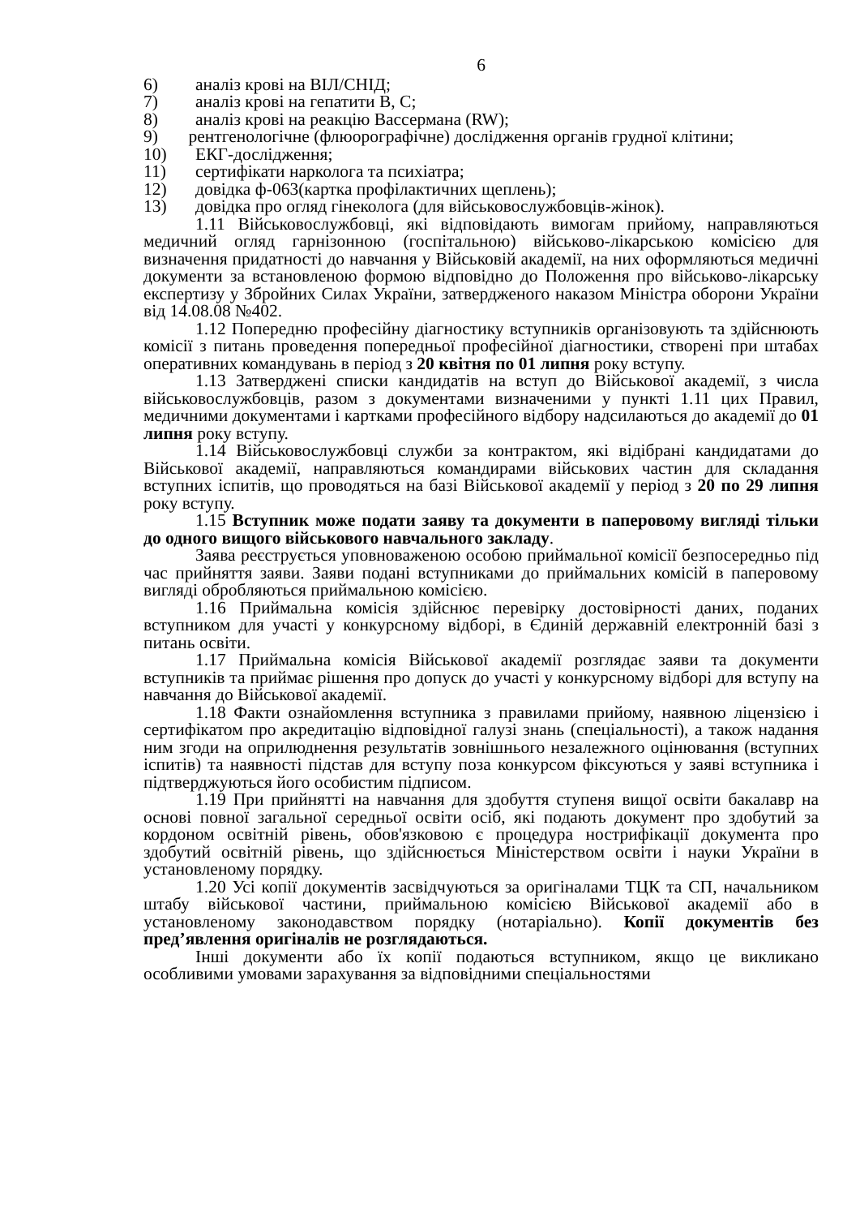6
6) аналіз крові на ВІЛ/СНІД;
7) аналіз крові на гепатити В, С;
8) аналіз крові на реакцію Вассермана (RW);
9) рентгенологічне (флюорографічне) дослідження органів грудної клітини;
10) ЕКГ-дослідження;
11) сертифікати нарколога та психіатра;
12) довідка ф-063(картка профілактичних щеплень);
13) довідка про огляд гінеколога (для військовослужбовців-жінок).
1.11 Військовослужбовці, які відповідають вимогам прийому, направляються медичний огляд гарнізонною (госпітальною) військово-лікарською комісією для визначення придатності до навчання у Військовій академії, на них оформляються медичні документи за встановленою формою відповідно до Положення про військово-лікарську експертизу у Збройних Силах України, затвердженого наказом Міністра оборони України від 14.08.08 №402.
1.12 Попередню професійну діагностику вступників організовують та здійснюють комісії з питань проведення попередньої професійної діагностики, створені при штабах оперативних командувань в період з 20 квітня по 01 липня року вступу.
1.13 Затверджені списки кандидатів на вступ до Військової академії, з числа військовослужбовців, разом з документами визначеними у пункті 1.11 цих Правил, медичними документами і картками професійного відбору надсилаються до академії до 01 липня року вступу.
1.14 Військовослужбовці служби за контрактом, які відібрані кандидатами до Військової академії, направляються командирами військових частин для складання вступних іспитів, що проводяться на базі Військової академії у період з 20 по 29 липня року вступу.
1.15 Вступник може подати заяву та документи в паперовому вигляді тільки до одного вищого військового навчального закладу.
Заява реєструється уповноваженою особою приймальної комісії безпосередньо під час прийняття заяви. Заяви подані вступниками до приймальних комісій в паперовому вигляді обробляються приймальною комісією.
1.16 Приймальна комісія здійснює перевірку достовірності даних, поданих вступником для участі у конкурсному відборі, в Єдиній державній електронній базі з питань освіти.
1.17 Приймальна комісія Військової академії розглядає заяви та документи вступників та приймає рішення про допуск до участі у конкурсному відборі для вступу на навчання до Військової академії.
1.18 Факти ознайомлення вступника з правилами прийому, наявною ліцензією і сертифікатом про акредитацію відповідної галузі знань (спеціальності), а також надання ним згоди на оприлюднення результатів зовнішнього незалежного оцінювання (вступних іспитів) та наявності підстав для вступу поза конкурсом фіксуються у заяві вступника і підтверджуються його особистим підписом.
1.19 При прийнятті на навчання для здобуття ступеня вищої освіти бакалавр на основі повної загальної середньої освіти осіб, які подають документ про здобутий за кордоном освітній рівень, обов'язковою є процедура нострифікації документа про здобутий освітній рівень, що здійснюється Міністерством освіти і науки України в установленому порядку.
1.20 Усі копії документів засвідчуються за оригіналами ТЦК та СП, начальником штабу військової частини, приймальною комісією Військової академії або в установленому законодавством порядку (нотаріально). Копії документів без пред’явлення оригіналів не розглядаються.
Інші документи або їх копії подаються вступником, якщо це викликано особливими умовами зарахування за відповідними спеціальностями